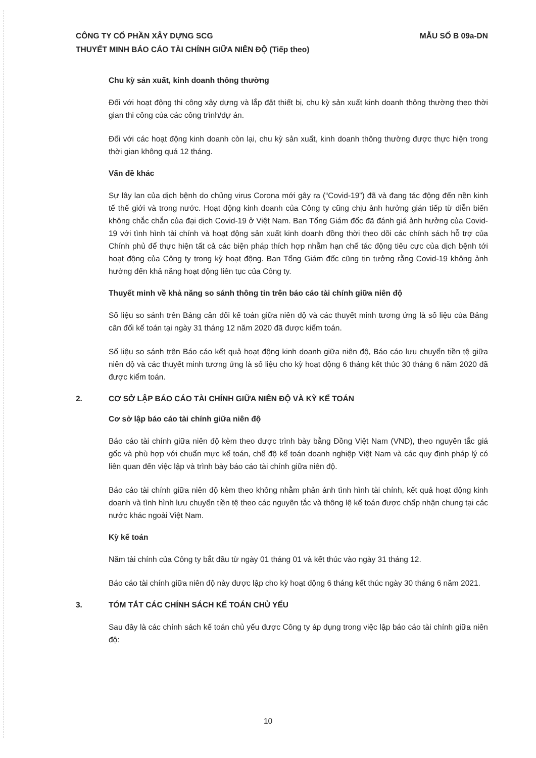MẪU SỐ B 09a-DN CÔNG TY CỔ PHẦN XÂY DỰNG SCG
THUYẾT MINH BÁO CÁO TÀI CHÍNH GIỮA NIÊN ĐỘ (Tiếp theo)
Chu kỳ sản xuất, kinh doanh thông thường
Đối với hoạt động thi công xây dựng và lắp đặt thiết bị, chu kỳ sản xuất kinh doanh thông thường theo thời gian thi công của các công trình/dự án.
Đối với các hoạt động kinh doanh còn lại, chu kỳ sản xuất, kinh doanh thông thường được thực hiện trong thời gian không quá 12 tháng.
Vấn đề khác
Sự lây lan của dịch bệnh do chủng virus Corona mới gây ra (“Covid-19”) đã và đang tác động đến nền kinh tế thế giới và trong nước. Hoạt động kinh doanh của Công ty cũng chịu ảnh hưởng gián tiếp từ diễn biến không chắc chắn của đại dịch Covid-19 ở Việt Nam. Ban Tổng Giám đốc đã đánh giá ảnh hưởng của Covid-19 với tình hình tài chính và hoạt động sản xuất kinh doanh đồng thời theo dõi các chính sách hỗ trợ của Chính phủ để thực hiện tất cả các biện pháp thích hợp nhằm hạn chế tác động tiêu cực của dịch bệnh tới hoạt động của Công ty trong kỳ hoạt động. Ban Tổng Giám đốc cũng tin tưởng rằng Covid-19 không ảnh hưởng đến khả năng hoạt động liên tục của Công ty.
Thuyết minh về khả năng so sánh thông tin trên báo cáo tài chính giữa niên độ
Số liệu so sánh trên Bảng cân đối kế toán giữa niên độ và các thuyết minh tương ứng là số liệu của Bảng cân đối kế toán tại ngày 31 tháng 12 năm 2020 đã được kiểm toán.
Số liệu so sánh trên Báo cáo kết quả hoạt động kinh doanh giữa niên độ, Báo cáo lưu chuyển tiền tệ giữa niên độ và các thuyết minh tương ứng là số liệu cho kỳ hoạt động 6 tháng kết thúc 30 tháng 6 năm 2020 đã được kiểm toán.
2. CƠ SỞ LẬP BÁO CÁO TÀI CHÍNH GIỮA NIÊN ĐỘ VÀ KỲ KẾ TOÁN
Cơ sở lập báo cáo tài chính giữa niên độ
Báo cáo tài chính giữa niên độ kèm theo được trình bày bằng Đồng Việt Nam (VND), theo nguyên tắc giá gốc và phù hợp với chuẩn mực kế toán, chế độ kế toán doanh nghiệp Việt Nam và các quy định pháp lý có liên quan đến việc lập và trình bày báo cáo tài chính giữa niên độ.
Báo cáo tài chính giữa niên độ kèm theo không nhằm phản ánh tình hình tài chính, kết quả hoạt động kinh doanh và tình hình lưu chuyển tiền tệ theo các nguyên tắc và thông lệ kế toán được chấp nhận chung tại các nước khác ngoài Việt Nam.
Kỳ kế toán
Năm tài chính của Công ty bắt đầu từ ngày 01 tháng 01 và kết thúc vào ngày 31 tháng 12.
Báo cáo tài chính giữa niên độ này được lập cho kỳ hoạt động 6 tháng kết thúc ngày 30 tháng 6 năm 2021.
3. TÓM TẮT CÁC CHÍNH SÁCH KẾ TOÁN CHỦ YẾU
Sau đây là các chính sách kế toán chủ yếu được Công ty áp dụng trong việc lập báo cáo tài chính giữa niên độ:
10